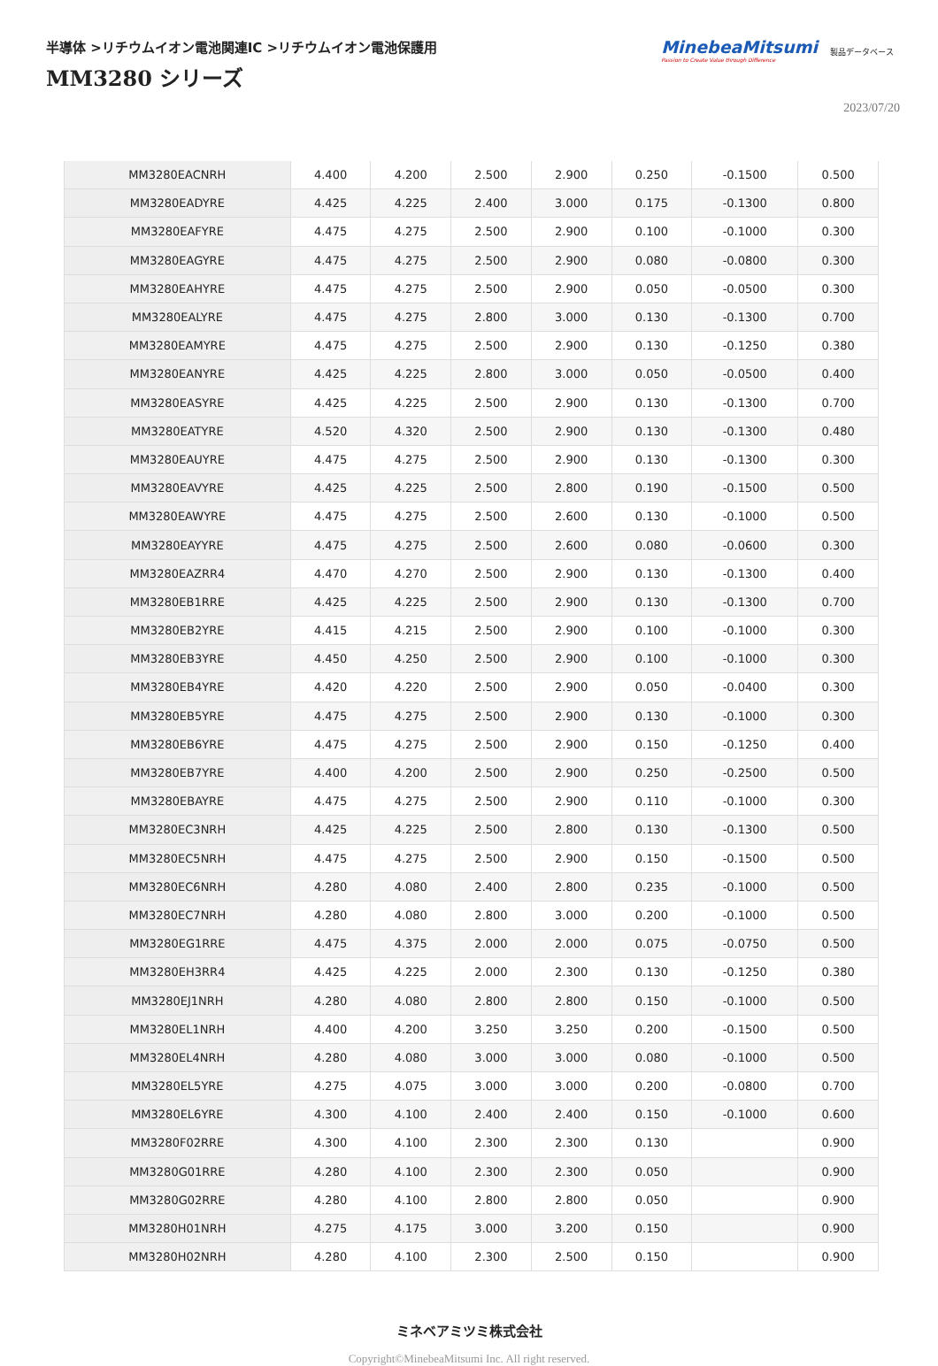半導体 >リチウムイオン電池関連IC >リチウムイオン電池保護用
MM3280 シリーズ
MinebeaMitsumi
Passion to Create Value through Difference
製品データベース
2023/07/20
| MM3280EACNRH | 4.400 | 4.200 | 2.500 | 2.900 | 0.250 | -0.1500 | 0.500 |
| MM3280EADYRE | 4.425 | 4.225 | 2.400 | 3.000 | 0.175 | -0.1300 | 0.800 |
| MM3280EAFYRE | 4.475 | 4.275 | 2.500 | 2.900 | 0.100 | -0.1000 | 0.300 |
| MM3280EAGYRE | 4.475 | 4.275 | 2.500 | 2.900 | 0.080 | -0.0800 | 0.300 |
| MM3280EAHYRE | 4.475 | 4.275 | 2.500 | 2.900 | 0.050 | -0.0500 | 0.300 |
| MM3280EALYRE | 4.475 | 4.275 | 2.800 | 3.000 | 0.130 | -0.1300 | 0.700 |
| MM3280EAMYRE | 4.475 | 4.275 | 2.500 | 2.900 | 0.130 | -0.1250 | 0.380 |
| MM3280EANYRE | 4.425 | 4.225 | 2.800 | 3.000 | 0.050 | -0.0500 | 0.400 |
| MM3280EASYRE | 4.425 | 4.225 | 2.500 | 2.900 | 0.130 | -0.1300 | 0.700 |
| MM3280EATYRE | 4.520 | 4.320 | 2.500 | 2.900 | 0.130 | -0.1300 | 0.480 |
| MM3280EAUYRE | 4.475 | 4.275 | 2.500 | 2.900 | 0.130 | -0.1300 | 0.300 |
| MM3280EAVYRE | 4.425 | 4.225 | 2.500 | 2.800 | 0.190 | -0.1500 | 0.500 |
| MM3280EAWYRE | 4.475 | 4.275 | 2.500 | 2.600 | 0.130 | -0.1000 | 0.500 |
| MM3280EAYYRE | 4.475 | 4.275 | 2.500 | 2.600 | 0.080 | -0.0600 | 0.300 |
| MM3280EAZRR4 | 4.470 | 4.270 | 2.500 | 2.900 | 0.130 | -0.1300 | 0.400 |
| MM3280EB1RRE | 4.425 | 4.225 | 2.500 | 2.900 | 0.130 | -0.1300 | 0.700 |
| MM3280EB2YRE | 4.415 | 4.215 | 2.500 | 2.900 | 0.100 | -0.1000 | 0.300 |
| MM3280EB3YRE | 4.450 | 4.250 | 2.500 | 2.900 | 0.100 | -0.1000 | 0.300 |
| MM3280EB4YRE | 4.420 | 4.220 | 2.500 | 2.900 | 0.050 | -0.0400 | 0.300 |
| MM3280EB5YRE | 4.475 | 4.275 | 2.500 | 2.900 | 0.130 | -0.1000 | 0.300 |
| MM3280EB6YRE | 4.475 | 4.275 | 2.500 | 2.900 | 0.150 | -0.1250 | 0.400 |
| MM3280EB7YRE | 4.400 | 4.200 | 2.500 | 2.900 | 0.250 | -0.2500 | 0.500 |
| MM3280EBAYRE | 4.475 | 4.275 | 2.500 | 2.900 | 0.110 | -0.1000 | 0.300 |
| MM3280EC3NRH | 4.425 | 4.225 | 2.500 | 2.800 | 0.130 | -0.1300 | 0.500 |
| MM3280EC5NRH | 4.475 | 4.275 | 2.500 | 2.900 | 0.150 | -0.1500 | 0.500 |
| MM3280EC6NRH | 4.280 | 4.080 | 2.400 | 2.800 | 0.235 | -0.1000 | 0.500 |
| MM3280EC7NRH | 4.280 | 4.080 | 2.800 | 3.000 | 0.200 | -0.1000 | 0.500 |
| MM3280EG1RRE | 4.475 | 4.375 | 2.000 | 2.000 | 0.075 | -0.0750 | 0.500 |
| MM3280EH3RR4 | 4.425 | 4.225 | 2.000 | 2.300 | 0.130 | -0.1250 | 0.380 |
| MM3280EJ1NRH | 4.280 | 4.080 | 2.800 | 2.800 | 0.150 | -0.1000 | 0.500 |
| MM3280EL1NRH | 4.400 | 4.200 | 3.250 | 3.250 | 0.200 | -0.1500 | 0.500 |
| MM3280EL4NRH | 4.280 | 4.080 | 3.000 | 3.000 | 0.080 | -0.1000 | 0.500 |
| MM3280EL5YRE | 4.275 | 4.075 | 3.000 | 3.000 | 0.200 | -0.0800 | 0.700 |
| MM3280EL6YRE | 4.300 | 4.100 | 2.400 | 2.400 | 0.150 | -0.1000 | 0.600 |
| MM3280F02RRE | 4.300 | 4.100 | 2.300 | 2.300 | 0.130 | | 0.900 |
| MM3280G01RRE | 4.280 | 4.100 | 2.300 | 2.300 | 0.050 | | 0.900 |
| MM3280G02RRE | 4.280 | 4.100 | 2.800 | 2.800 | 0.050 | | 0.900 |
| MM3280H01NRH | 4.275 | 4.175 | 3.000 | 3.200 | 0.150 | | 0.900 |
| MM3280H02NRH | 4.280 | 4.100 | 2.300 | 2.500 | 0.150 | | 0.900 |
ミネベアミツミ株式会社
Copyright©MinebeaMitsumi Inc. All right reserved.